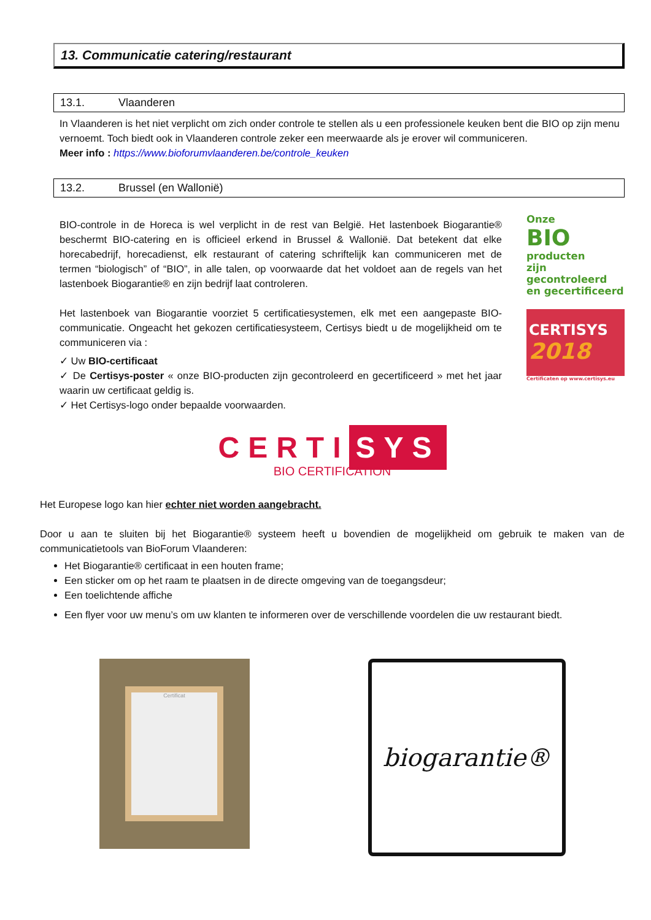13. Communicatie catering/restaurant
13.1. Vlaanderen
In Vlaanderen is het niet verplicht om zich onder controle te stellen als u een professionele keuken bent die BIO op zijn menu vernoemt. Toch biedt ook in Vlaanderen controle zeker een meerwaarde als je erover wil communiceren.
Meer info : https://www.bioforumvlaanderen.be/controle_keuken
13.2. Brussel (en Wallonië)
BIO-controle in de Horeca is wel verplicht in de rest van België. Het lastenboek Biogarantie® beschermt BIO-catering en is officieel erkend in Brussel & Wallonië. Dat betekent dat elke horecabedrijf, horecadienst, elk restaurant of catering schriftelijk kan communiceren met de termen “biologisch” of “BIO”, in alle talen, op voorwaarde dat het voldoet aan de regels van het lastenboek Biogarantie® en zijn bedrijf laat controleren.
Het lastenboek van Biogarantie voorziet 5 certificatiesystemen, elk met een aangepaste BIO-communicatie. Ongeacht het gekozen certificatiesysteem, Certisys biedt u de mogelijkheid om te communiceren via :
✓ Uw BIO-certificaat
✓ De Certisys-poster « onze BIO-producten zijn gecontroleerd en gecertificeerd » met het jaar waarin uw certificaat geldig is.
✓ Het Certisys-logo onder bepaalde voorwaarden.
Onze
BIO producten
zijn gecontroleerd
en gecertificeerd
CERTISYS
2018
Certificaten op www.certisys.eu
CERTI SYS
BIO CERTIFICATION
Het Europese logo kan hier echter niet worden aangebracht.
Door u aan te sluiten bij het Biogarantie® systeem heeft u bovendien de mogelijkheid om gebruik te maken van de communicatietools van BioForum Vlaanderen:
Het Biogarantie® certificaat in een houten frame;
Een sticker om op het raam te plaatsen in de directe omgeving van de toegangsdeur;
Een toelichtende affiche
Een flyer voor uw menu’s om uw klanten te informeren over de verschillende voordelen die uw restaurant biedt.
Certificat
biogarantie®